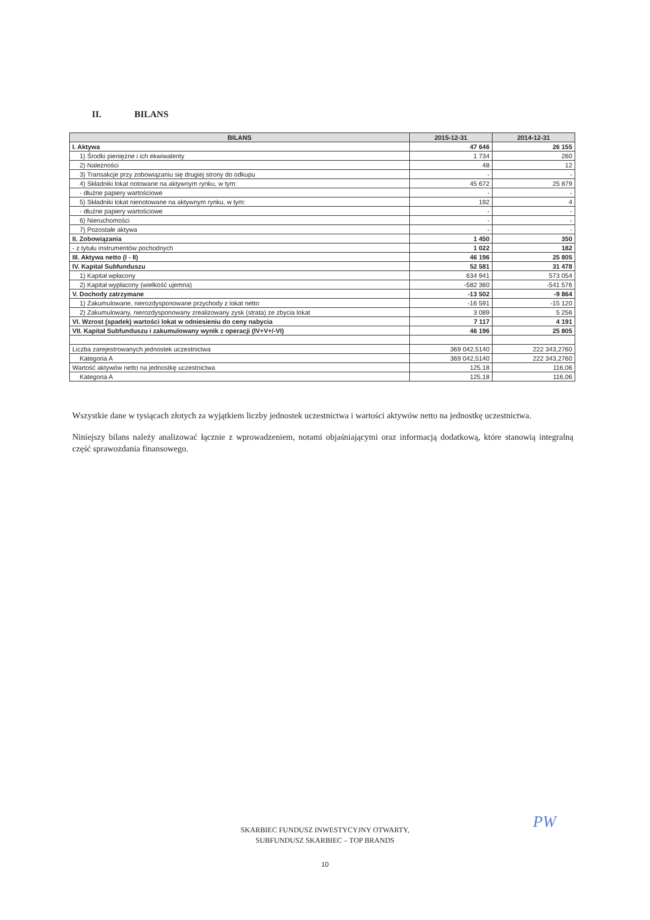II. BILANS
| BILANS | 2015-12-31 | 2014-12-31 |
| --- | --- | --- |
| I. Aktywa | 47 646 | 26 155 |
| 1) Środki pieniężne i ich ekwiwalenty | 1 734 | 260 |
| 2) Należności | 48 | 12 |
| 3) Transakcje przy zobowiązaniu się drugiej strony do odkupu | - | - |
| 4) Składniki lokat notowane na aktywnym rynku, w tym: | 45 672 | 25 879 |
| - dłużne papiery wartościowe | - | - |
| 5) Składniki lokat nienotowane na aktywnym rynku, w tym: | 192 | 4 |
| - dłużne papiery wartościowe | - | - |
| 6) Nieruchomości | - | - |
| 7) Pozostałe aktywa | - | - |
| II. Zobowiązania | 1 450 | 350 |
| - z tytułu instrumentów pochodnych | 1 022 | 182 |
| III. Aktywa netto (I - II) | 46 196 | 25 805 |
| IV. Kapitał Subfunduszu | 52 581 | 31 478 |
| 1) Kapitał wpłacony | 634 941 | 573 054 |
| 2) Kapitał wypłacony (wielkość ujemna) | -582 360 | -541 576 |
| V. Dochody zatrzymane | -13 502 | -9 864 |
| 1) Zakumulowane, nierozdysponowane przychody z lokat netto | -16 591 | -15 120 |
| 2) Zakumulowany, nierozdysponowany zrealizowany zysk (strata) ze zbycia lokat | 3 089 | 5 256 |
| VI. Wzrost (spadek) wartości lokat w odniesieniu do ceny nabycia | 7 117 | 4 191 |
| VII. Kapitał Subfunduszu i zakumulowany wynik z operacji (IV+V+/-VI) | 46 196 | 25 805 |
| Liczba zarejestrowanych jednostek uczestnictwa | 369 042,5140 | 222 343,2760 |
| Kategoria A | 369 042,5140 | 222 343,2760 |
| Wartość aktywów netto na jednostkę uczestnictwa | 125,18 | 116,06 |
| Kategoria A | 125,18 | 116,06 |
Wszystkie dane w tysiącach złotych za wyjątkiem liczby jednostek uczestnictwa i wartości aktywów netto na jednostkę uczestnictwa.
Niniejszy bilans należy analizować łącznie z wprowadzeniem, notami objaśniającymi oraz informacją dodatkową, które stanowią integralną część sprawozdania finansowego.
PW
SKARBIEC FUNDUSZ INWESTYCYJNY OTWARTY,
SUBFUNDUSZ SKARBIEC – TOP BRANDS
10